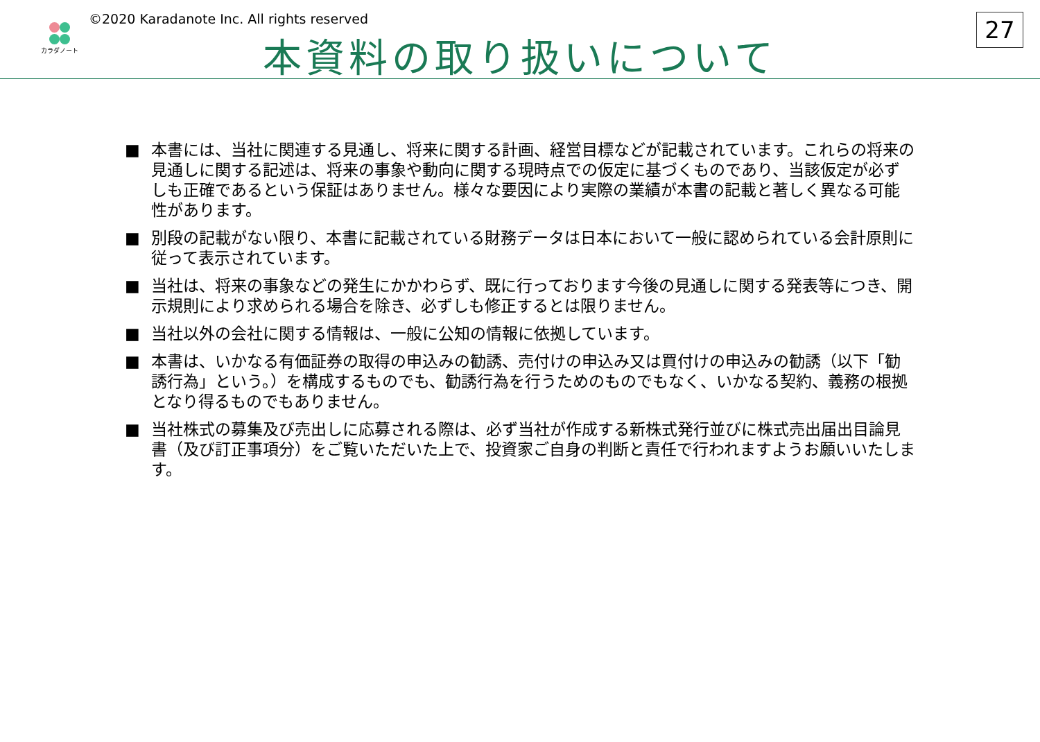カラダノート
©2020 Karadanote Inc. All rights reserved
本資料の取り扱いについて
27
■ 本書には、当社に関連する見通し、将来に関する計画、経営目標などが記載されています。これらの将来の見通しに関する記述は、将来の事象や動向に関する現時点での仮定に基づくものであり、当該仮定が必ずしも正確であるという保証はありません。様々な要因により実際の業績が本書の記載と著しく異なる可能性があります。
■ 別段の記載がない限り、本書に記載されている財務データは日本において一般に認められている会計原則に従って表示されています。
■ 当社は、将来の事象などの発生にかかわらず、既に行っております今後の見通しに関する発表等につき、開示規則により求められる場合を除き、必ずしも修正するとは限りません。
■ 当社以外の会社に関する情報は、一般に公知の情報に依拠しています。
■ 本書は、いかなる有価証券の取得の申込みの勧誘、売付けの申込み又は買付けの申込みの勧誘（以下「勧誘行為」という。）を構成するものでも、勧誘行為を行うためのものでもなく、いかなる契約、義務の根拠となり得るものでもありません。
■ 当社株式の募集及び売出しに応募される際は、必ず当社が作成する新株式発行並びに株式売出届出目論見書（及び訂正事項分）をご覧いただいた上で、投資家ご自身の判断と責任で行われますようお願いいたします。